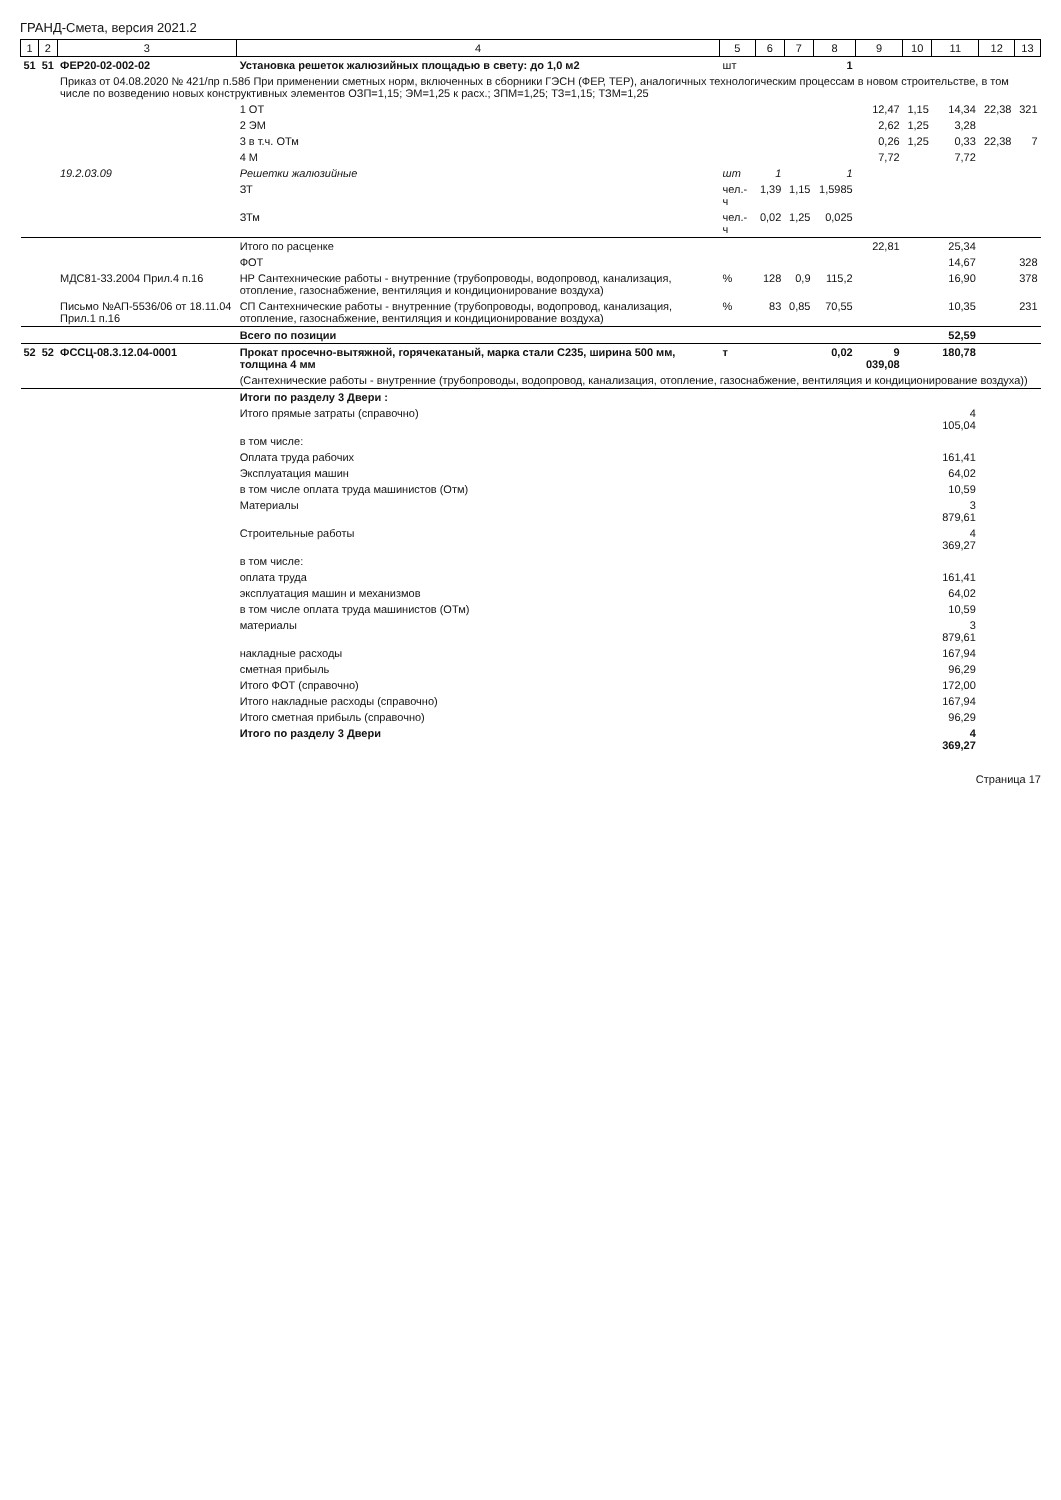ГРАНД-Смета, версия 2021.2
| 1 | 2 | 3 | 4 | 5 | 6 | 7 | 8 | 9 | 10 | 11 | 12 | 13 |
| --- | --- | --- | --- | --- | --- | --- | --- | --- | --- | --- | --- | --- |
| 51 | 51 | ФЕР20-02-002-02 | Установка решеток жалюзийных площадью в свету: до 1,0 м2 | шт | | | 1 | | | | | |
| | | Приказ от 04.08.2020 № 421/пр п.58б При применении сметных норм, включенных в сборники ГЭСН (ФЕР, ТЕР), аналогичных технологическим процессам в новом строительстве, в том числе по возведению новых конструктивных элементов ОЗП=1,15; ЭМ=1,25 к расх.; ЗПМ=1,25; ТЗ=1,15; ТЗМ=1,25 | | | | | | | | | | |
| | | | 1 ОТ | | | | | 12,47 | 1,15 | 14,34 | 22,38 | 321 |
| | | | 2 ЭМ | | | | | 2,62 | 1,25 | 3,28 | | |
| | | | 3 в т.ч. ОТм | | | | | 0,26 | 1,25 | 0,33 | 22,38 | 7 |
| | | | 4 М | | | | | 7,72 | | 7,72 | | |
| | | 19.2.03.09 | Решетки жалюзийные | шт | 1 | | 1 | | | | | |
| | | | ЗТ | чел.-ч | 1,39 | 1,15 | 1,5985 | | | | | |
| | | | ЗТм | чел.-ч | 0,02 | 1,25 | 0,025 | | | | | |
| | | | Итого по расценке | | | | | 22,81 | | 25,34 | | |
| | | | ФОТ | | | | | | | 14,67 | | 328 |
| | | МДС81-33.2004 Прил.4 п.16 | НР Сантехнические работы - внутренние (трубопроводы, водопровод, канализация, отопление, газоснабжение, вентиляция и кондиционирование воздуха) | % | 128 | 0,9 | 115,2 | | | 16,90 | | 378 |
| | | Письмо №АП-5536/06 от 18.11.04 Прил.1 п.16 | СП Сантехнические работы - внутренние (трубопроводы, водопровод, канализация, отопление, газоснабжение, вентиляция и кондиционирование воздуха) | % | 83 | 0,85 | 70,55 | | | 10,35 | | 231 |
| | | | Всего по позиции | | | | | | | 52,59 | | |
| 52 | 52 | ФССЦ-08.3.12.04-0001 | Прокат просечно-вытяжной, горячекатаный, марка стали С235, ширина 500 мм, толщина 4 мм | т | | | 0,02 | 9 039,08 | | 180,78 | | |
| | | | (Сантехнические работы - внутренние (трубопроводы, водопровод, канализация, отопление, газоснабжение, вентиляция и кондиционирование воздуха)) | | | | | | | | | |
| | | | Итоги по разделу 3 Двери : | | | | | | | | | |
| | | | Итого прямые затраты (справочно) | | | | | | | 4 105,04 | | |
| | | | в том числе: | | | | | | | | | |
| | | | Оплата труда рабочих | | | | | | | 161,41 | | |
| | | | Эксплуатация машин | | | | | | | 64,02 | | |
| | | | в том числе оплата труда машинистов (Отм) | | | | | | | 10,59 | | |
| | | | Материалы | | | | | | | 3 879,61 | | |
| | | | Строительные работы | | | | | | | 4 369,27 | | |
| | | | в том числе: | | | | | | | | | |
| | | | оплата труда | | | | | | | 161,41 | | |
| | | | эксплуатация машин и механизмов | | | | | | | 64,02 | | |
| | | | в том числе оплата труда машинистов (ОТм) | | | | | | | 10,59 | | |
| | | | материалы | | | | | | | 3 879,61 | | |
| | | | накладные расходы | | | | | | | 167,94 | | |
| | | | сметная прибыль | | | | | | | 96,29 | | |
| | | | Итого ФОТ (справочно) | | | | | | | 172,00 | | |
| | | | Итого накладные расходы (справочно) | | | | | | | 167,94 | | |
| | | | Итого сметная прибыль (справочно) | | | | | | | 96,29 | | |
| | | | Итого по разделу 3 Двери | | | | | | | 4 369,27 | | |
Страница 17